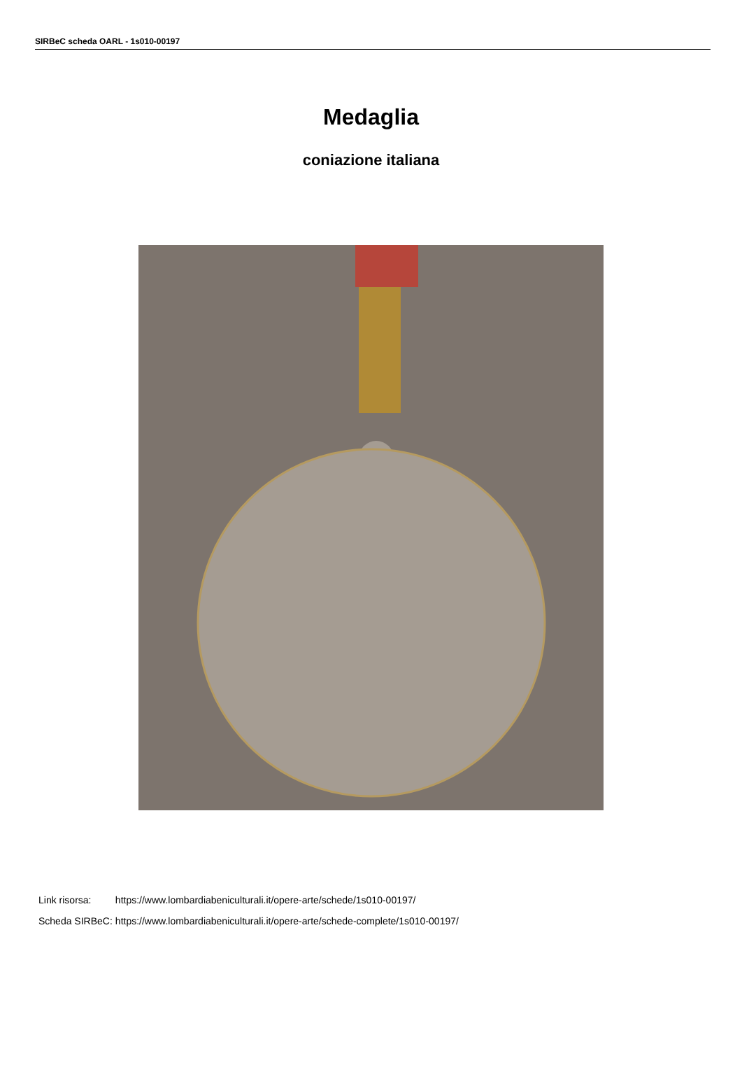SIRBeC scheda OARL - 1s010-00197
Medaglia
coniazione italiana
| Link risorsa: | https://www.lombardiabeniculturali.it/opere-arte/schede/1s010-00197/ |
| Scheda SIRBeC: | https://www.lombardiabeniculturali.it/opere-arte/schede-complete/1s010-00197/ |